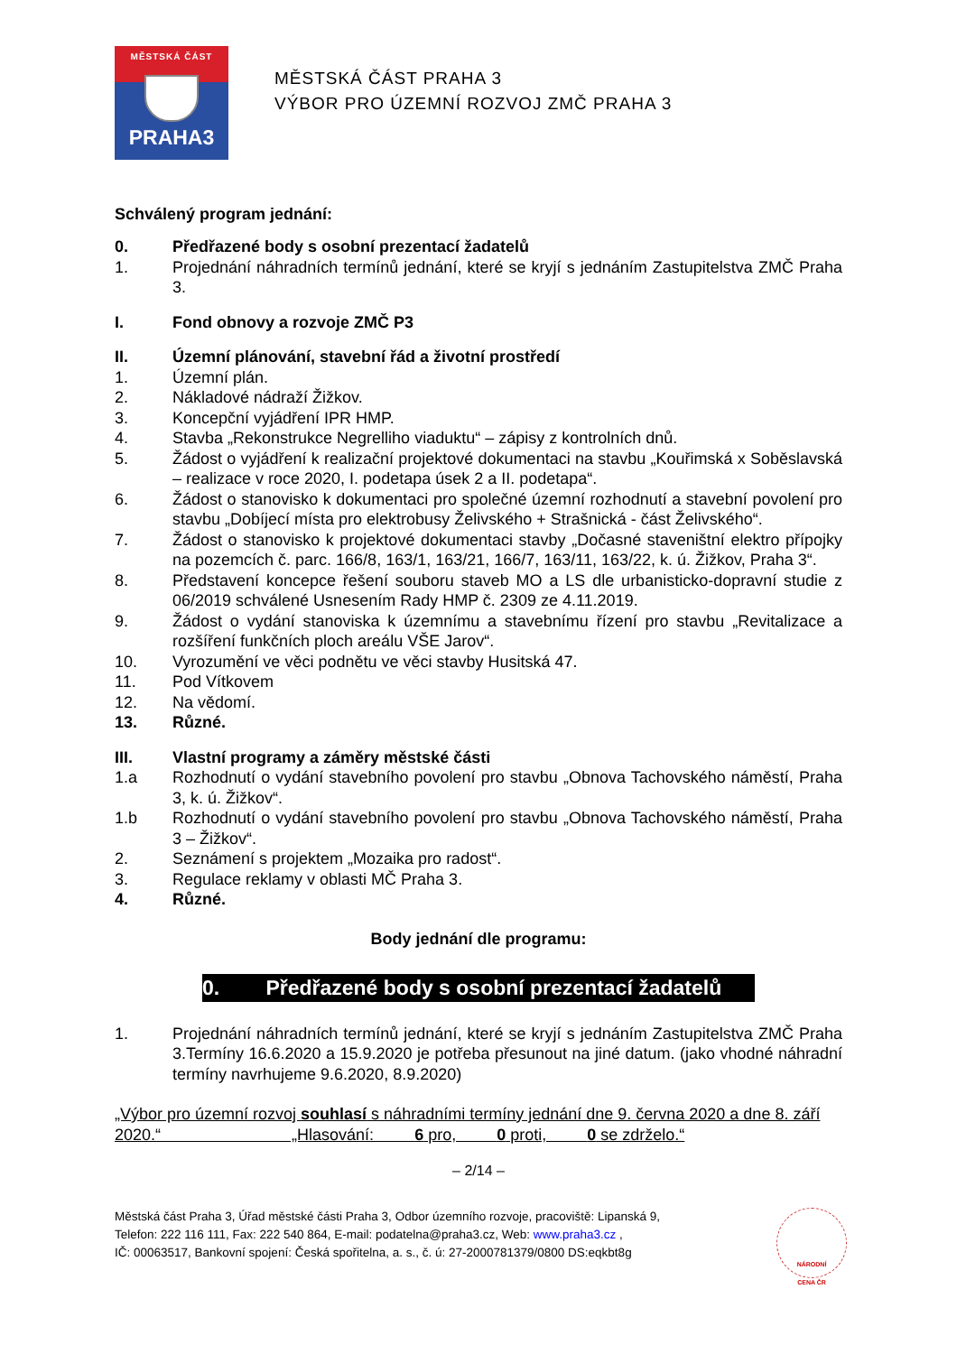MĚSTSKÁ ČÁST
PRAHA3
MĚSTSKÁ ČÁST PRAHA 3
VÝBOR PRO ÚZEMNÍ ROZVOJ ZMČ PRAHA 3
Schválený program jednání:
0. Předřazené body s osobní prezentací žadatelů
1. Projednání náhradních termínů jednání, které se kryjí s jednáním Zastupitelstva ZMČ Praha 3.
I. Fond obnovy a rozvoje ZMČ P3
II. Územní plánování, stavební řád a životní prostředí
1. Územní plán.
2. Nákladové nádraží Žižkov.
3. Koncepční vyjádření IPR HMP.
4. Stavba „Rekonstrukce Negrelliho viaduktu“ – zápisy z kontrolních dnů.
5. Žádost o vyjádření k realizační projektové dokumentaci na stavbu „Kouřimská x Soběslavská – realizace v roce 2020, I. podetapa úsek 2 a II. podetapa“.
6. Žádost o stanovisko k dokumentaci pro společné územní rozhodnutí a stavební povolení pro stavbu „Dobíjecí místa pro elektrobusy Želivského + Strašnická - část Želivského“.
7. Žádost o stanovisko k projektové dokumentaci stavby „Dočasné staveništní elektro přípojky na pozemcích č. parc. 166/8, 163/1, 163/21, 166/7, 163/11, 163/22, k. ú. Žižkov, Praha 3“.
8. Představení koncepce řešení souboru staveb MO a LS dle urbanisticko-dopravní studie z 06/2019 schválené Usnesením Rady HMP č. 2309 ze 4.11.2019.
9. Žádost o vydání stanoviska k územnímu a stavebnímu řízení pro stavbu „Revitalizace a rozšíření funkčních ploch areálu VŠE Jarov“.
10. Vyrozumění ve věci podnětu ve věci stavby Husitská 47.
11. Pod Vítkovem
12. Na vědomí.
13. Různé.
III. Vlastní programy a záměry městské části
1.a Rozhodnutí o vydání stavebního povolení pro stavbu „Obnova Tachovského náměstí, Praha 3, k. ú. Žižkov“.
1.b Rozhodnutí o vydání stavebního povolení pro stavbu „Obnova Tachovského náměstí, Praha 3 – Žižkov“.
2. Seznámení s projektem „Mozaika pro radost“.
3. Regulace reklamy v oblasti MČ Praha 3.
4. Různé.
Body jednání dle programu:
0. Předřazené body s osobní prezentací žadatelů
1. Projednání náhradních termínů jednání, které se kryjí s jednáním Zastupitelstva ZMČ Praha 3.Termíny 16.6.2020 a 15.9.2020 je potřeba přesunout na jiné datum. (jako vhodné náhradní termíny navrhujeme 9.6.2020, 8.9.2020)
„Výbor pro územní rozvoj souhlasí s náhradními termíny jednání dne 9. června 2020 a dne 8. září 2020.“ „Hlasování: 6 pro, 0 proti, 0 se zdrželo.“
– 2/14 –
Městská část Praha 3, Úřad městské části Praha 3, Odbor územního rozvoje, pracoviště: Lipanská 9,
Telefon: 222 116 111, Fax: 222 540 864, E-mail: podatelna@praha3.cz, Web: www.praha3.cz ,
IČ: 00063517, Bankovní spojení: Česká spořitelna, a. s., č. ú: 27-2000781379/0800 DS:eqkbt8g
NÁRODNÍ
CENA ČR